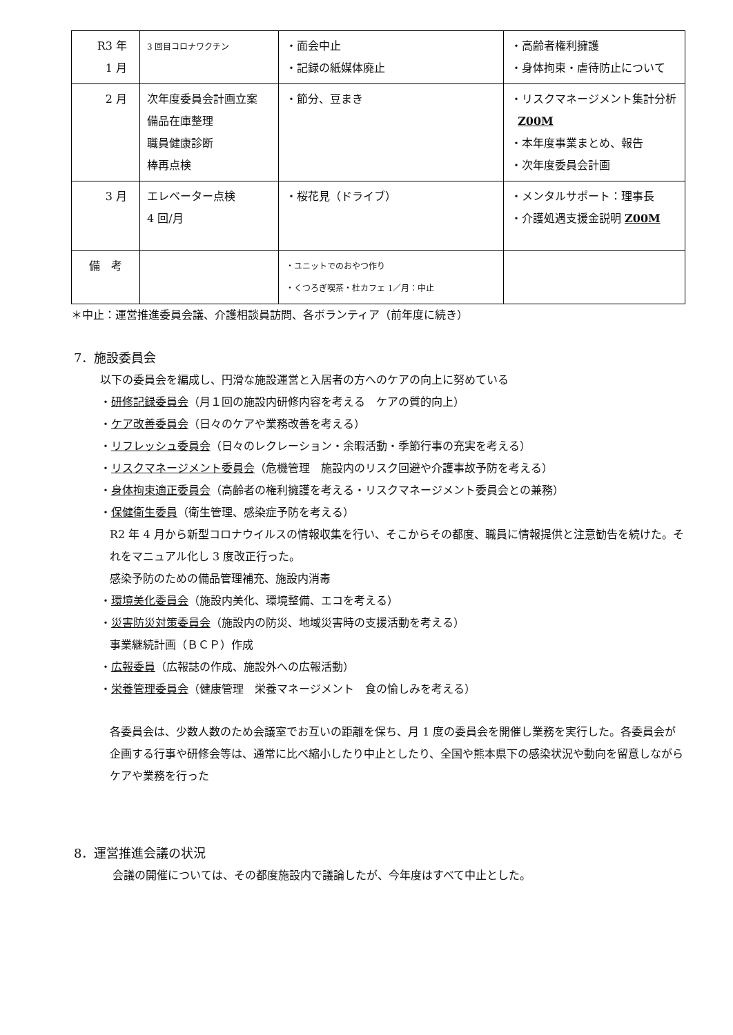| R3 年 1 月 | 3 回目コロナワクチン | ・面会中止 ・記録の紙媒体廃止 | ・高齢者権利擁護 ・身体拘束・虐待防止について |
| 2 月 | 次年度委員会計画立案 備品在庫整理 職員健康診断 棒再点検 | ・節分、豆まき | ・リスクマネージメント集計分析 Z00M ・本年度事業まとめ、報告 ・次年度委員会計画 |
| 3 月 | エレベーター点検 4 回/月 | ・桜花見（ドライブ） | ・メンタルサポート：理事長 ・介護処遇支援金説明 Z00M |
| 備 考 | | ・ユニットでのおやつ作り ・くつろぎ喫茶・杜カフェ 1／月：中止 | |
＊中止：運営推進委員会議、介護相談員訪問、各ボランティア（前年度に続き）
7．施設委員会
以下の委員会を編成し、円滑な施設運営と入居者の方へのケアの向上に努めている
・研修記録委員会（月１回の施設内研修内容を考える　ケアの質的向上）
・ケア改善委員会（日々のケアや業務改善を考える）
・リフレッシュ委員会（日々のレクレーション・余暇活動・季節行事の充実を考える）
・リスクマネージメント委員会（危機管理　施設内のリスク回避や介護事故予防を考える）
・身体拘束適正委員会（高齢者の権利擁護を考える・リスクマネージメント委員会との兼務）
・保健衛生委員（衛生管理、感染症予防を考える）
R2 年 4 月から新型コロナウイルスの情報収集を行い、そこからその都度、職員に情報提供と注意勧告を続けた。それをマニュアル化し 3 度改正行った。
感染予防のための備品管理補充、施設内消毒
・環境美化委員会（施設内美化、環境整備、エコを考える）
・災害防災対策委員会（施設内の防災、地域災害時の支援活動を考える）
事業継続計画（ＢＣＰ）作成
・広報委員（広報誌の作成、施設外への広報活動）
・栄養管理委員会（健康管理　栄養マネージメント　食の愉しみを考える）
各委員会は、少数人数のため会議室でお互いの距離を保ち、月 1 度の委員会を開催し業務を実行した。各委員会が企画する行事や研修会等は、通常に比べ縮小したり中止としたり、全国や熊本県下の感染状況や動向を留意しながらケアや業務を行った
8．運営推進会議の状況
会議の開催については、その都度施設内で議論したが、今年度はすべて中止とした。